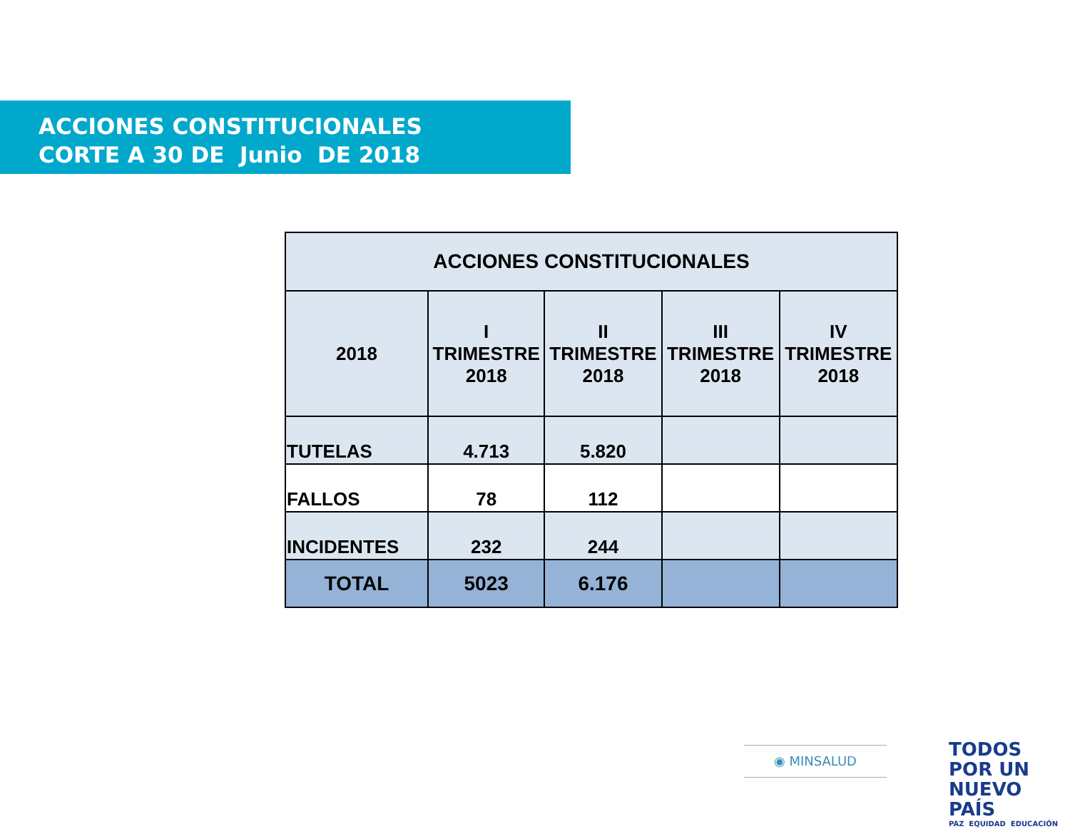ACCIONES CONSTITUCIONALES
CORTE A 30 DE Junio DE 2018
| ACCIONES CONSTITUCIONALES | | | | |
| --- | --- | --- | --- | --- |
| 2018 | I TRIMESTRE 2018 | II TRIMESTRE 2018 | III TRIMESTRE 2018 | IV TRIMESTRE 2018 |
| TUTELAS | 4.713 | 5.820 | | |
| FALLOS | 78 | 112 | | |
| INCIDENTES | 232 | 244 | | |
| TOTAL | 5023 | 6.176 | | |
◉ MINSALUD
TODOS POR UN
NUEVO PAÍS
PAZ EQUIDAD EDUCACIÓN